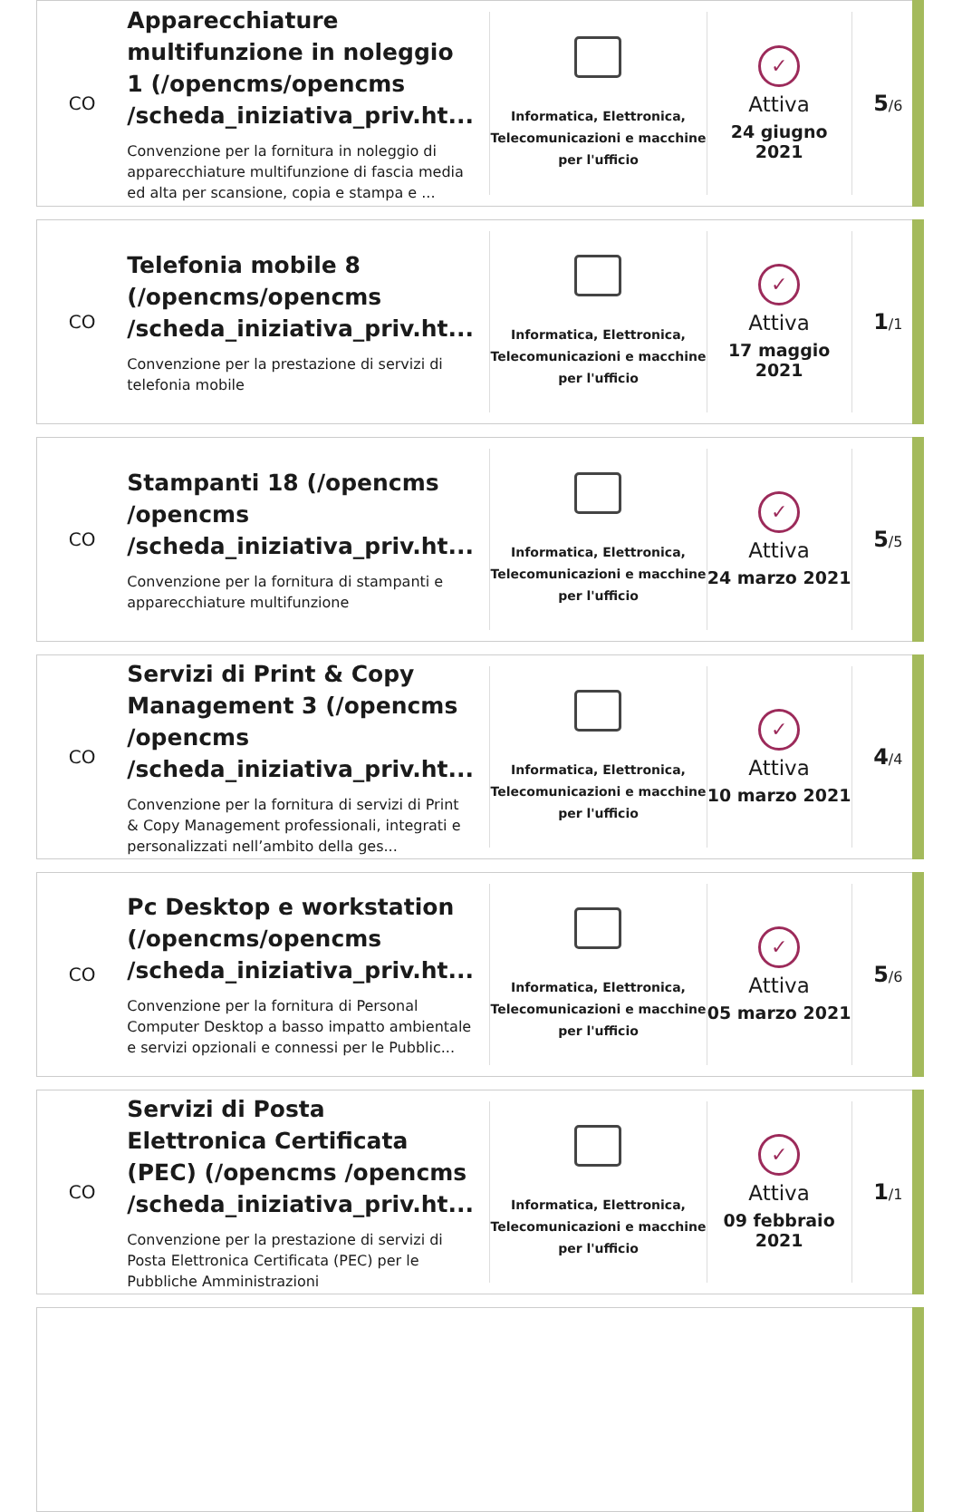CO
Apparecchiature multifunzione in noleggio 1 (/opencms/opencms /scheda_iniziativa_priv.ht...
Convenzione per la fornitura in noleggio di apparecchiature multifunzione di fascia media ed alta per scansione, copia e stampa e ...
Informatica, Elettronica, Telecomunicazioni e macchine per l'ufficio
✓
Attiva
24 giugno 2021
5/6
CO
Telefonia mobile 8 (/opencms/opencms /scheda_iniziativa_priv.ht...
Convenzione per la prestazione di servizi di telefonia mobile
Informatica, Elettronica, Telecomunicazioni e macchine per l'ufficio
✓
Attiva
17 maggio 2021
1/1
CO
Stampanti 18 (/opencms /opencms /scheda_iniziativa_priv.ht...
Convenzione per la fornitura di stampanti e apparecchiature multifunzione
Informatica, Elettronica, Telecomunicazioni e macchine per l'ufficio
✓
Attiva
24 marzo 2021
5/5
CO
Servizi di Print & Copy Management 3 (/opencms /opencms /scheda_iniziativa_priv.ht...
Convenzione per la fornitura di servizi di Print & Copy Management professionali, integrati e personalizzati nell’ambito della ges...
Informatica, Elettronica, Telecomunicazioni e macchine per l'ufficio
✓
Attiva
10 marzo 2021
4/4
CO
Pc Desktop e workstation (/opencms/opencms /scheda_iniziativa_priv.ht...
Convenzione per la fornitura di Personal Computer Desktop a basso impatto ambientale e servizi opzionali e connessi per le Pubblic...
Informatica, Elettronica, Telecomunicazioni e macchine per l'ufficio
✓
Attiva
05 marzo 2021
5/6
CO
Servizi di Posta Elettronica Certificata (PEC) (/opencms /opencms /scheda_iniziativa_priv.ht...
Convenzione per la prestazione di servizi di Posta Elettronica Certificata (PEC) per le Pubbliche Amministrazioni
Informatica, Elettronica, Telecomunicazioni e macchine per l'ufficio
✓
Attiva
09 febbraio 2021
1/1